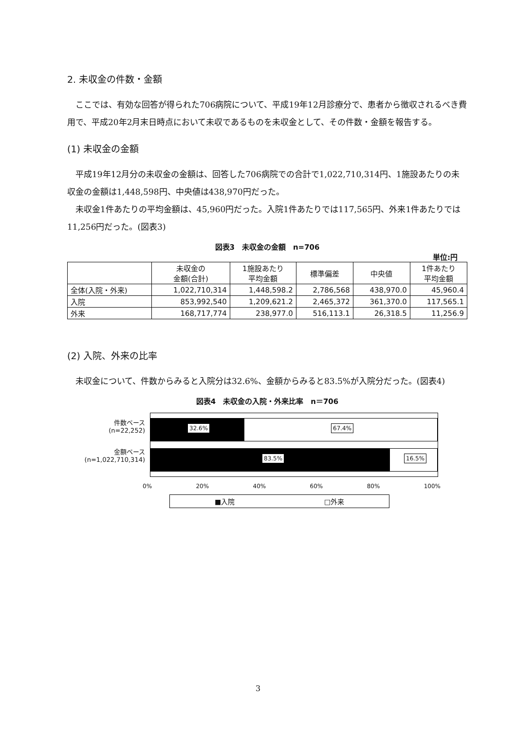2. 未収金の件数・金額
ここでは、有効な回答が得られた706病院について、平成19年12月診療分で、患者から徴収されるべき費用で、平成20年2月末日時点において未収であるものを未収金として、その件数・金額を報告する。
(1) 未収金の金額
平成19年12月分の未収金の金額は、回答した706病院での合計で1,022,710,314円、1施設あたりの未収金の金額は1,448,598円、中央値は438,970円だった。
未収金1件あたりの平均金額は、45,960円だった。入院1件あたりでは117,565円、外来1件あたりでは11,256円だった。(図表3)
図表3　未収金の金額　n=706
単位:円
| | 未収金の 金額(合計) | 1施設あたり 平均金額 | 標準偏差 | 中央値 | 1件あたり 平均金額 |
| --- | --- | --- | --- | --- | --- |
| 全体(入院・外来) | 1,022,710,314 | 1,448,598.2 | 2,786,568 | 438,970.0 | 45,960.4 |
| 入院 | 853,992,540 | 1,209,621.2 | 2,465,372 | 361,370.0 | 117,565.1 |
| 外来 | 168,717,774 | 238,977.0 | 516,113.1 | 26,318.5 | 11,256.9 |
(2) 入院、外来の比率
未収金について、件数からみると入院分は32.6%、金額からみると83.5%が入院分だった。(図表4)
図表4　未収金の入院・外来比率　n＝706
件数ベース
(n=22,252)
金額ベース
(n=1,022,710,314)
32.6% 67.4%
83.5% 16.5%
0% 20% 40% 60% 80% 100%
■入院 □外来
3